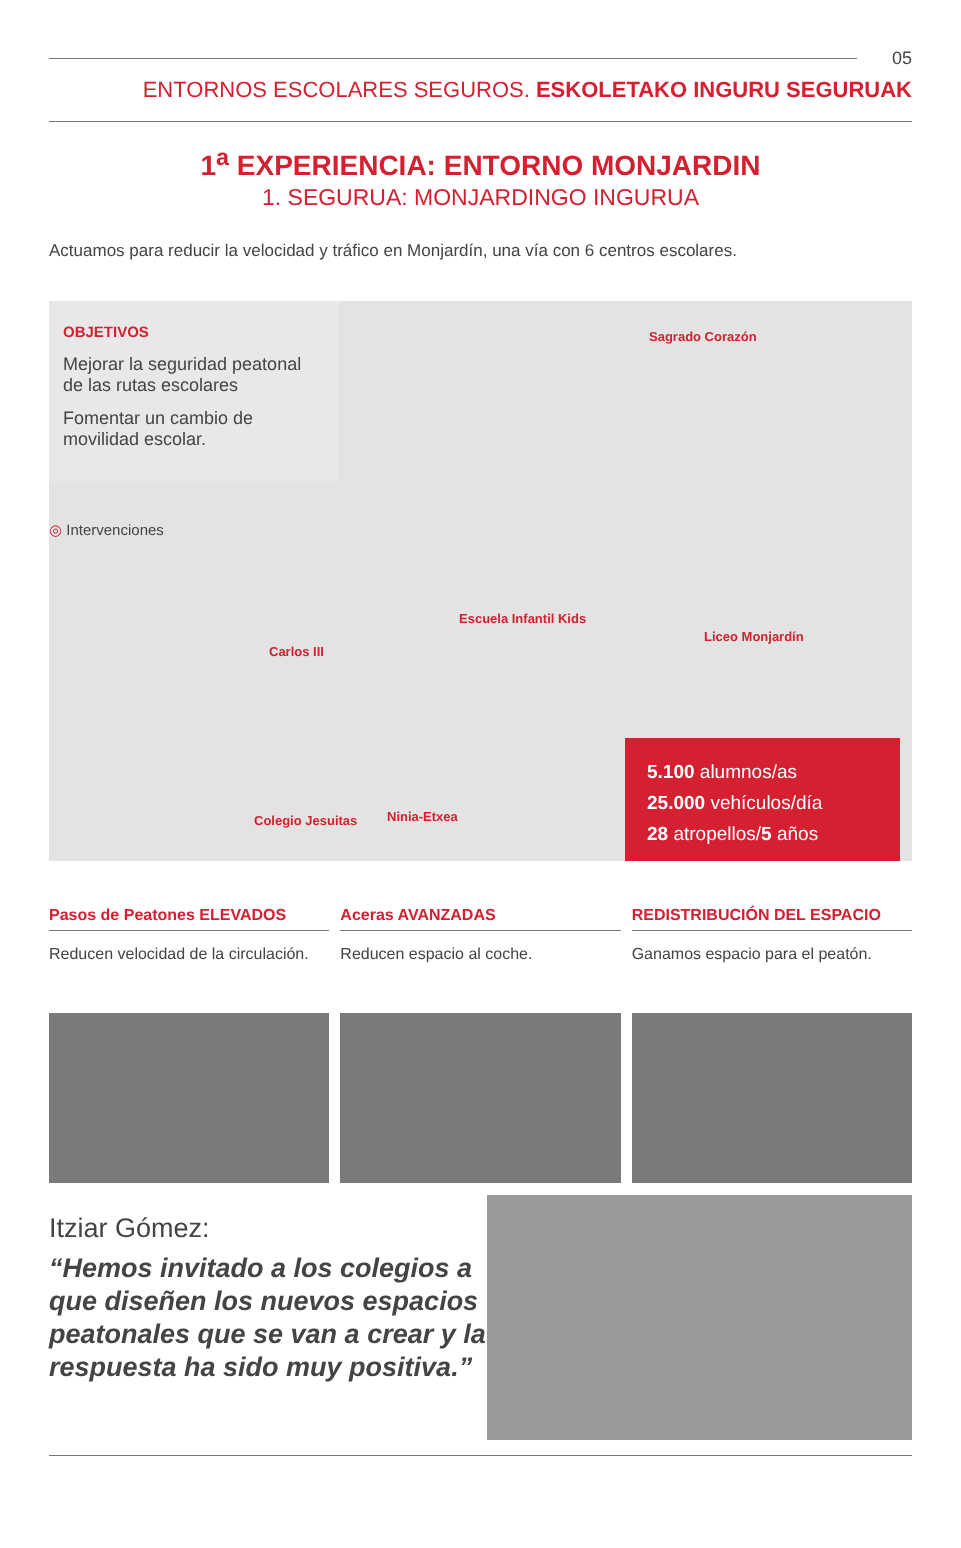05
ENTORNOS ESCOLARES SEGUROS. ESKOLETAKO INGURU SEGURUAK
1<sup>a</sup> EXPERIENCIA: ENTORNO MONJARDIN
1. SEGURUA: MONJARDINGO INGURUA
Actuamos para reducir la velocidad y tráfico en Monjardín, una vía con 6 centros escolares.
OBJETIVOS
Mejorar la seguridad peatonal de las rutas escolares
Fomentar un cambio de movilidad escolar.
◎ Intervenciones
Sagrado Corazón
Escuela Infantil Kids
Liceo Monjardín
Carlos III
Colegio Jesuitas Ninia-Etxea
5.100 alumnos/as
25.000 vehículos/día
28 atropellos/5 años
Pasos de Peatones ELEVADOS
Reducen velocidad de la circulación.
Aceras AVANZADAS
Reducen espacio al coche.
REDISTRIBUCIÓN DEL ESPACIO
Ganamos espacio para el peatón.
Itziar Gómez:
“Hemos invitado a los colegios a que diseñen los nuevos espacios peatonales que se van a crear y la respuesta ha sido muy positiva.”